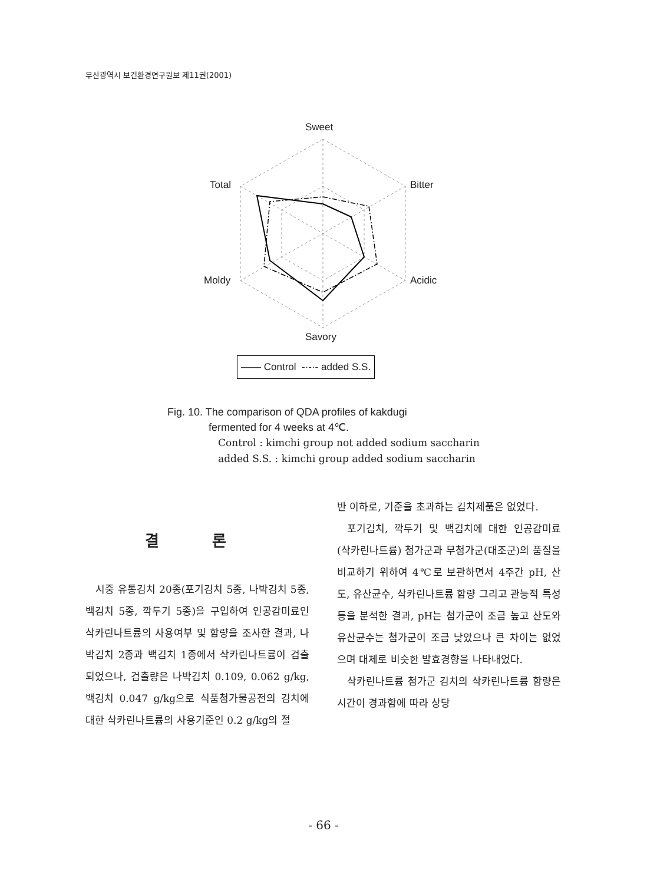부산광역시 보건환경연구원보 제11권(2001)
Sweet
Total Bitter
Moldy Acidic
Savory
—— Control -·-·- added S.S.
Fig. 10. The comparison of QDA profiles of kakdugi
fermented for 4 weeks at 4℃.
Control : kimchi group not added sodium saccharin
added S.S. : kimchi group added sodium saccharin
결 론
시중 유통김치 20종(포기김치 5종, 나박김치 5종, 백김치 5종, 깍두기 5종)을 구입하여 인공감미료인 삭카린나트륨의 사용여부 및 함량을 조사한 결과, 나박김치 2종과 백김치 1종에서 삭카린나트륨이 검출되었으나, 검출량은 나박김치 0.109, 0.062 g/kg, 백김치 0.047 g/kg으로 식품첨가물공전의 김치에 대한 삭카린나트륨의 사용기준인 0.2 g/kg의 절
반 이하로, 기준을 초과하는 김치제품은 없었다.
포기김치, 깍두기 및 백김치에 대한 인공감미료 (삭카린나트륨) 첨가군과 무첨가군(대조군)의 품질을 비교하기 위하여 4℃로 보관하면서 4주간 pH, 산도, 유산균수, 삭카린나트륨 함량 그리고 관능적 특성 등을 분석한 결과, pH는 첨가군이 조금 높고 산도와 유산균수는 첨가군이 조금 낮았으나 큰 차이는 없었으며 대체로 비슷한 발효경향을 나타내었다.
삭카린나트륨 첨가군 김치의 삭카린나트륨 함량은 시간이 경과함에 따라 상당
- 66 -